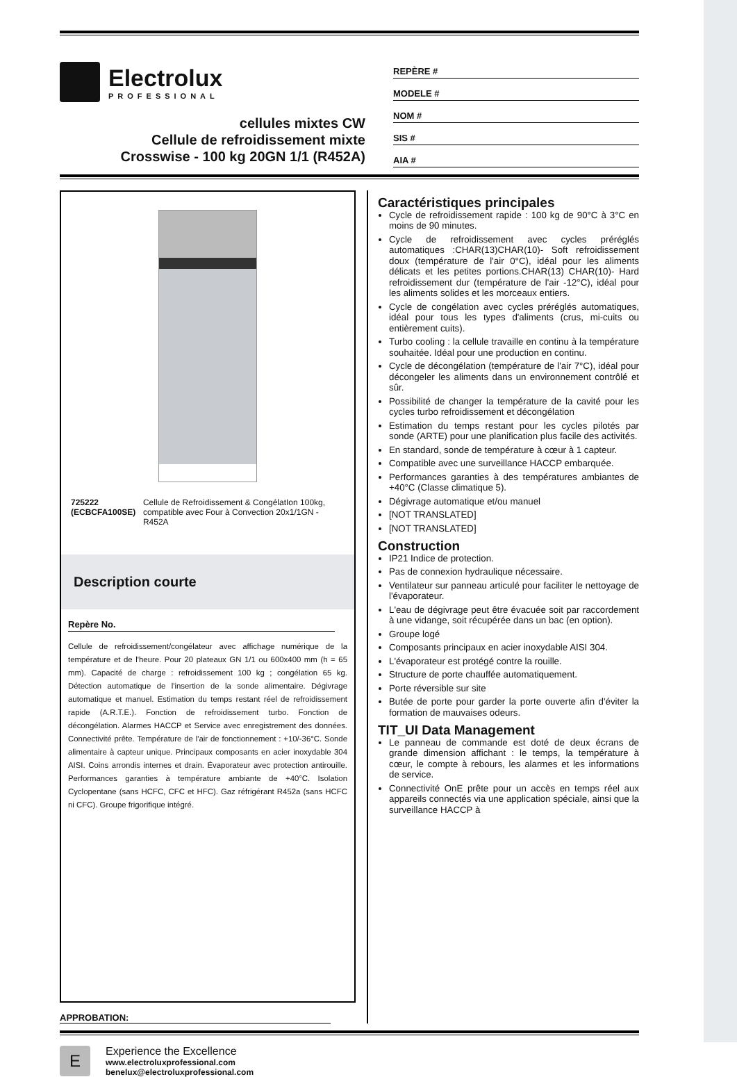Electrolux
PROFESSIONAL
cellules mixtes CW
Cellule de refroidissement mixte
Crosswise - 100 kg 20GN 1/1 (R452A)
REPÈRE #
MODELE #
NOM #
SIS #
AIA #
725222 (ECBCFA100SE) Cellule de Refroidissement & CongélatIon 100kg, compatible avec Four à Convection 20x1/1GN - R452A
Description courte
Repère No.
Cellule de refroidissement/congélateur avec affichage numérique de la température et de l'heure. Pour 20 plateaux GN 1/1 ou 600x400 mm (h = 65 mm). Capacité de charge : refroidissement 100 kg ; congélation 65 kg. Détection automatique de l'insertion de la sonde alimentaire. Dégivrage automatique et manuel. Estimation du temps restant réel de refroidissement rapide (A.R.T.E.). Fonction de refroidissement turbo. Fonction de décongélation. Alarmes HACCP et Service avec enregistrement des données. Connectivité prête. Température de l'air de fonctionnement : +10/-36°C. Sonde alimentaire à capteur unique. Principaux composants en acier inoxydable 304 AISI. Coins arrondis internes et drain. Évaporateur avec protection antirouille. Performances garanties à température ambiante de +40°C. Isolation Cyclopentane (sans HCFC, CFC et HFC). Gaz réfrigérant R452a (sans HCFC ni CFC). Groupe frigorifique intégré.
APPROBATION:
Caractéristiques principales
Cycle de refroidissement rapide : 100 kg de 90°C à 3°C en moins de 90 minutes.
Cycle de refroidissement avec cycles préréglés automatiques :CHAR(13)CHAR(10)- Soft refroidissement doux (température de l'air 0°C), idéal pour les aliments délicats et les petites portions.CHAR(13) CHAR(10)- Hard refroidissement dur (température de l'air -12°C), idéal pour les aliments solides et les morceaux entiers.
Cycle de congélation avec cycles préréglés automatiques, idéal pour tous les types d'aliments (crus, mi-cuits ou entièrement cuits).
Turbo cooling : la cellule travaille en continu à la température souhaitée. Idéal pour une production en continu.
Cycle de décongélation (température de l'air 7°C), idéal pour décongeler les aliments dans un environnement contrôlé et sûr.
Possibilité de changer la température de la cavité pour les cycles turbo refroidissement et décongélation
Estimation du temps restant pour les cycles pilotés par sonde (ARTE) pour une planification plus facile des activités.
En standard, sonde de température à cœur à 1 capteur.
Compatible avec une surveillance HACCP embarquée.
Performances garanties à des températures ambiantes de +40°C (Classe climatique 5).
Dégivrage automatique et/ou manuel
[NOT TRANSLATED]
[NOT TRANSLATED]
Construction
IP21 Indice de protection.
Pas de connexion hydraulique nécessaire.
Ventilateur sur panneau articulé pour faciliter le nettoyage de l'évaporateur.
L'eau de dégivrage peut être évacuée soit par raccordement à une vidange, soit récupérée dans un bac (en option).
Groupe logé
Composants principaux en acier inoxydable AISI 304.
L'évaporateur est protégé contre la rouille.
Structure de porte chauffée automatiquement.
Porte réversible sur site
Butée de porte pour garder la porte ouverte afin d'éviter la formation de mauvaises odeurs.
TIT_UI Data Management
Le panneau de commande est doté de deux écrans de grande dimension affichant : le temps, la température à cœur, le compte à rebours, les alarmes et les informations de service.
Connectivité OnE prête pour un accès en temps réel aux appareils connectés via une application spéciale, ainsi que la surveillance HACCP à
E
Experience the Excellence
www.electroluxprofessional.com
benelux@electroluxprofessional.com